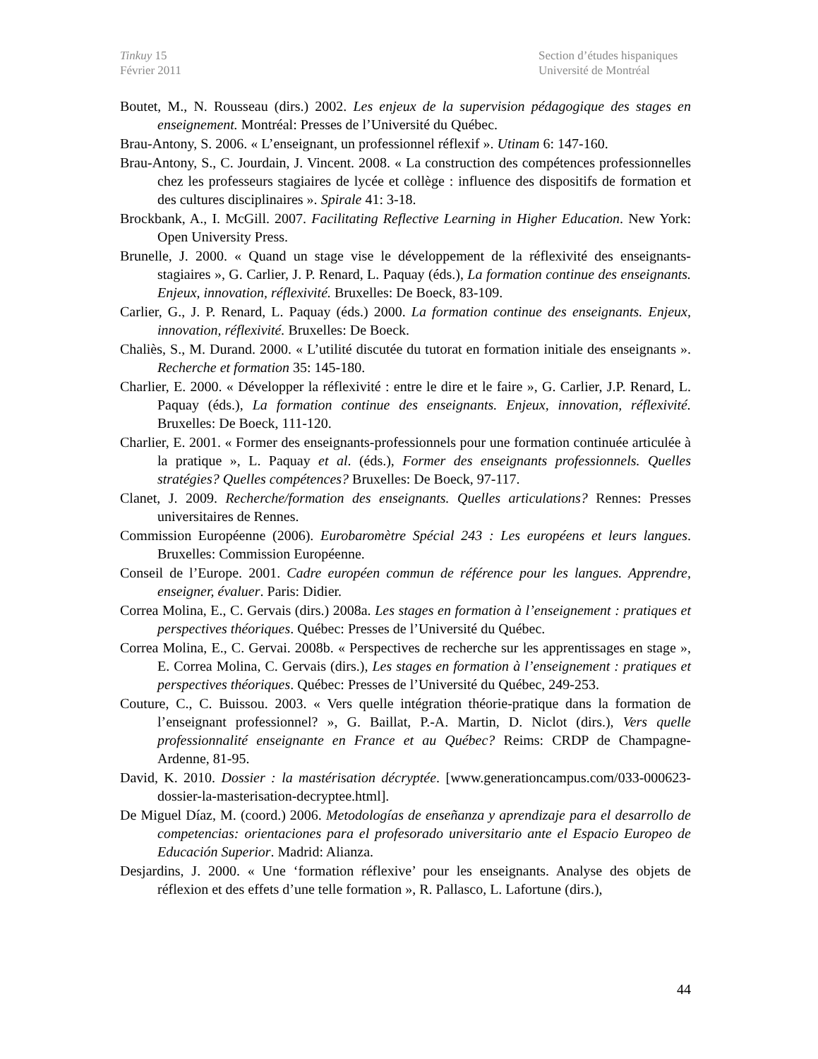Tinkuy 15
Février 2011
Section d’études hispaniques
Université de Montréal
Boutet, M., N. Rousseau (dirs.) 2002. Les enjeux de la supervision pédagogique des stages en enseignement. Montréal: Presses de l’Université du Québec.
Brau-Antony, S. 2006. « L’enseignant, un professionnel réflexif ». Utinam 6: 147-160.
Brau-Antony, S., C. Jourdain, J. Vincent. 2008. « La construction des compétences professionnelles chez les professeurs stagiaires de lycée et collège : influence des dispositifs de formation et des cultures disciplinaires ». Spirale 41: 3-18.
Brockbank, A., I. McGill. 2007. Facilitating Reflective Learning in Higher Education. New York: Open University Press.
Brunelle, J. 2000. « Quand un stage vise le développement de la réflexivité des enseignants-stagiaires », G. Carlier, J. P. Renard, L. Paquay (éds.), La formation continue des enseignants. Enjeux, innovation, réflexivité. Bruxelles: De Boeck, 83-109.
Carlier, G., J. P. Renard, L. Paquay (éds.) 2000. La formation continue des enseignants. Enjeux, innovation, réflexivité. Bruxelles: De Boeck.
Chaliès, S., M. Durand. 2000. « L’utilité discutée du tutorat en formation initiale des enseignants ». Recherche et formation 35: 145-180.
Charlier, E. 2000. « Développer la réflexivité : entre le dire et le faire », G. Carlier, J.P. Renard, L. Paquay (éds.), La formation continue des enseignants. Enjeux, innovation, réflexivité. Bruxelles: De Boeck, 111-120.
Charlier, E. 2001. « Former des enseignants-professionnels pour une formation continuée articulée à la pratique », L. Paquay et al. (éds.), Former des enseignants professionnels. Quelles stratégies? Quelles compétences? Bruxelles: De Boeck, 97-117.
Clanet, J. 2009. Recherche/formation des enseignants. Quelles articulations? Rennes: Presses universitaires de Rennes.
Commission Européenne (2006). Eurobaromètre Spécial 243 : Les européens et leurs langues. Bruxelles: Commission Européenne.
Conseil de l’Europe. 2001. Cadre européen commun de référence pour les langues. Apprendre, enseigner, évaluer. Paris: Didier.
Correa Molina, E., C. Gervais (dirs.) 2008a. Les stages en formation à l’enseignement : pratiques et perspectives théoriques. Québec: Presses de l’Université du Québec.
Correa Molina, E., C. Gervai. 2008b. « Perspectives de recherche sur les apprentissages en stage », E. Correa Molina, C. Gervais (dirs.), Les stages en formation à l’enseignement : pratiques et perspectives théoriques. Québec: Presses de l’Université du Québec, 249-253.
Couture, C., C. Buissou. 2003. « Vers quelle intégration théorie-pratique dans la formation de l’enseignant professionnel? », G. Baillat, P.-A. Martin, D. Niclot (dirs.), Vers quelle professionnalité enseignante en France et au Québec? Reims: CRDP de Champagne-Ardenne, 81-95.
David, K. 2010. Dossier : la mastérisation décryptée. [www.generationcampus.com/033-000623-dossier-la-masterisation-decryptee.html].
De Miguel Díaz, M. (coord.) 2006. Metodologías de enseñanza y aprendizaje para el desarrollo de competencias: orientaciones para el profesorado universitario ante el Espacio Europeo de Educación Superior. Madrid: Alianza.
Desjardins, J. 2000. « Une ‘formation réflexive’ pour les enseignants. Analyse des objets de réflexion et des effets d’une telle formation », R. Pallasco, L. Lafortune (dirs.),
44